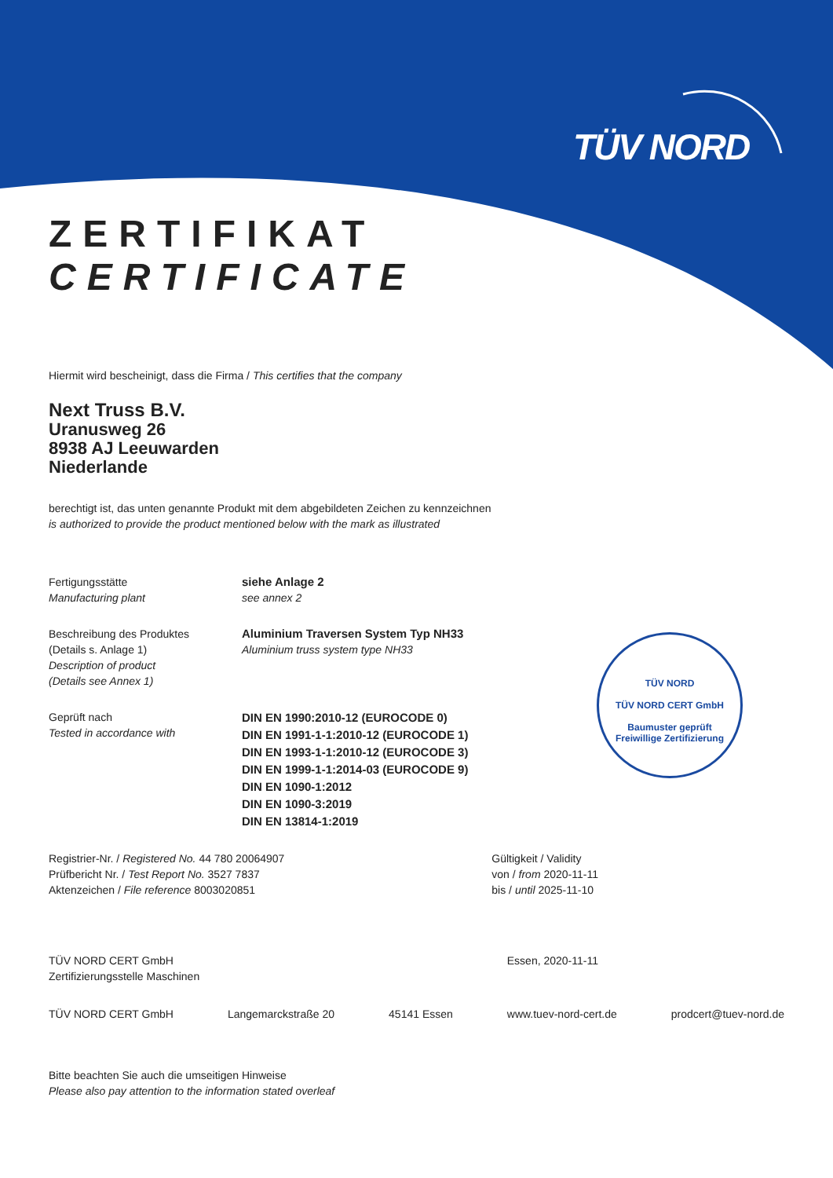TÜV NORD
TÜV NORD
TÜV NORD CERT GmbH
Baumuster geprüft
Freiwillige Zertifizierung
ZERTIFIKAT
CERTIFICATE
Hiermit wird bescheinigt, dass die Firma / This certifies that the company
Next Truss B.V.
Uranusweg 26
8938 AJ Leeuwarden
Niederlande
berechtigt ist, das unten genannte Produkt mit dem abgebildeten Zeichen zu kennzeichnen
is authorized to provide the product mentioned below with the mark as illustrated
Fertigungsstätte
Manufacturing plant
siehe Anlage 2
see annex 2
Beschreibung des Produktes
(Details s. Anlage 1)
Description of product
(Details see Annex 1)
Aluminium Traversen System Typ NH33
Aluminium truss system type NH33
Geprüft nach
Tested in accordance with
DIN EN 1990:2010-12 (EUROCODE 0)
DIN EN 1991-1-1:2010-12 (EUROCODE 1)
DIN EN 1993-1-1:2010-12 (EUROCODE 3)
DIN EN 1999-1-1:2014-03 (EUROCODE 9)
DIN EN 1090-1:2012
DIN EN 1090-3:2019
DIN EN 13814-1:2019
Registrier-Nr. / Registered No. 44 780 20064907
Prüfbericht Nr. / Test Report No. 3527 7837
Aktenzeichen / File reference 8003020851
Gültigkeit / Validity
von / from 2020-11-11
bis / until 2025-11-10
TÜV NORD CERT GmbH
Zertifizierungsstelle Maschinen
Essen, 2020-11-11
TÜV NORD CERT GmbH Langemarckstraße 20 45141 Essen www.tuev-nord-cert.de prodcert@tuev-nord.de
Bitte beachten Sie auch die umseitigen Hinweise
Please also pay attention to the information stated overleaf